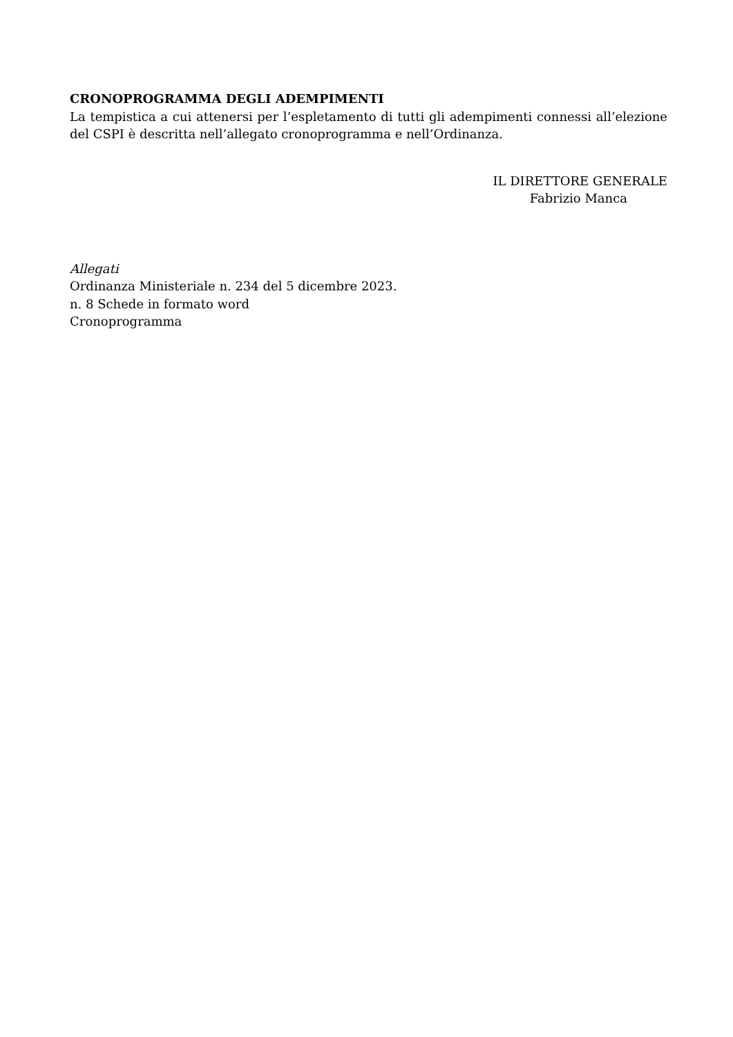CRONOPROGRAMMA DEGLI ADEMPIMENTI
La tempistica a cui attenersi per l’espletamento di tutti gli adempimenti connessi all’elezione del CSPI è descritta nell’allegato cronoprogramma e nell’Ordinanza.
IL DIRETTORE GENERALE
Fabrizio Manca
Allegati
Ordinanza Ministeriale n. 234 del 5 dicembre 2023.
n. 8 Schede in formato word
Cronoprogramma